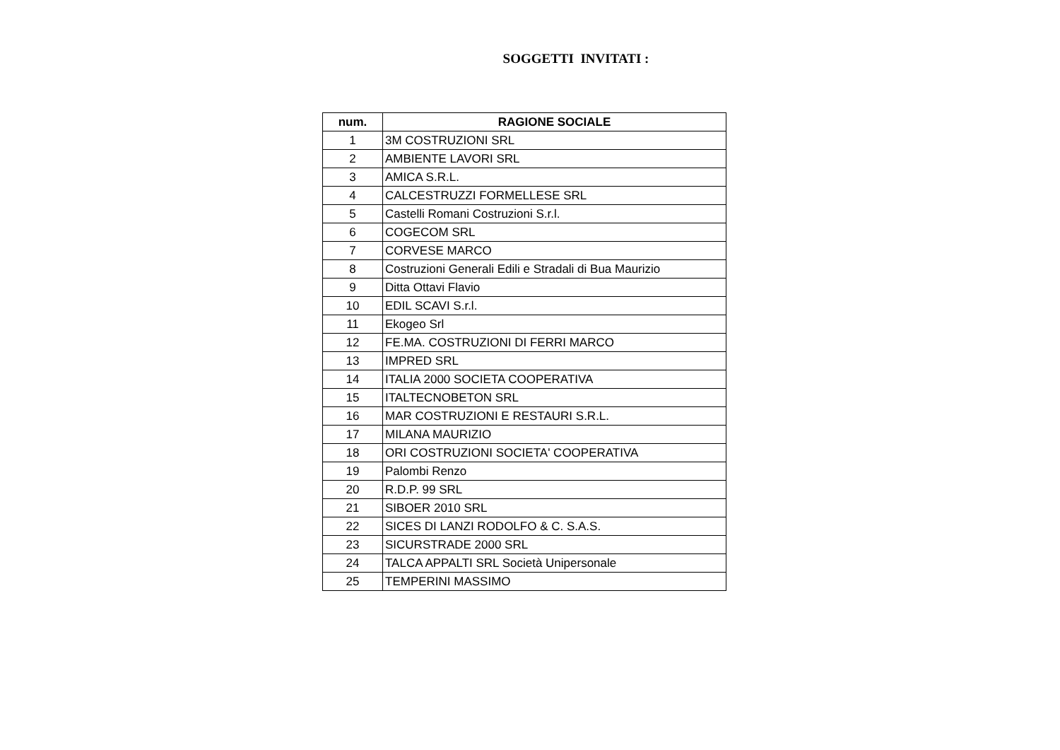SOGGETTI INVITATI :
| num. | RAGIONE SOCIALE |
| --- | --- |
| 1 | 3M COSTRUZIONI SRL |
| 2 | AMBIENTE LAVORI SRL |
| 3 | AMICA S.R.L. |
| 4 | CALCESTRUZZI FORMELLESE SRL |
| 5 | Castelli Romani Costruzioni S.r.l. |
| 6 | COGECOM SRL |
| 7 | CORVESE MARCO |
| 8 | Costruzioni Generali Edili e Stradali di Bua Maurizio |
| 9 | Ditta Ottavi Flavio |
| 10 | EDIL SCAVI S.r.l. |
| 11 | Ekogeo Srl |
| 12 | FE.MA. COSTRUZIONI DI FERRI MARCO |
| 13 | IMPRED SRL |
| 14 | ITALIA 2000 SOCIETA COOPERATIVA |
| 15 | ITALTECNOBETON SRL |
| 16 | MAR COSTRUZIONI E RESTAURI S.R.L. |
| 17 | MILANA MAURIZIO |
| 18 | ORI COSTRUZIONI SOCIETA' COOPERATIVA |
| 19 | Palombi Renzo |
| 20 | R.D.P. 99 SRL |
| 21 | SIBOER 2010 SRL |
| 22 | SICES DI LANZI RODOLFO & C. S.A.S. |
| 23 | SICURSTRADE 2000 SRL |
| 24 | TALCA APPALTI SRL Società Unipersonale |
| 25 | TEMPERINI MASSIMO |